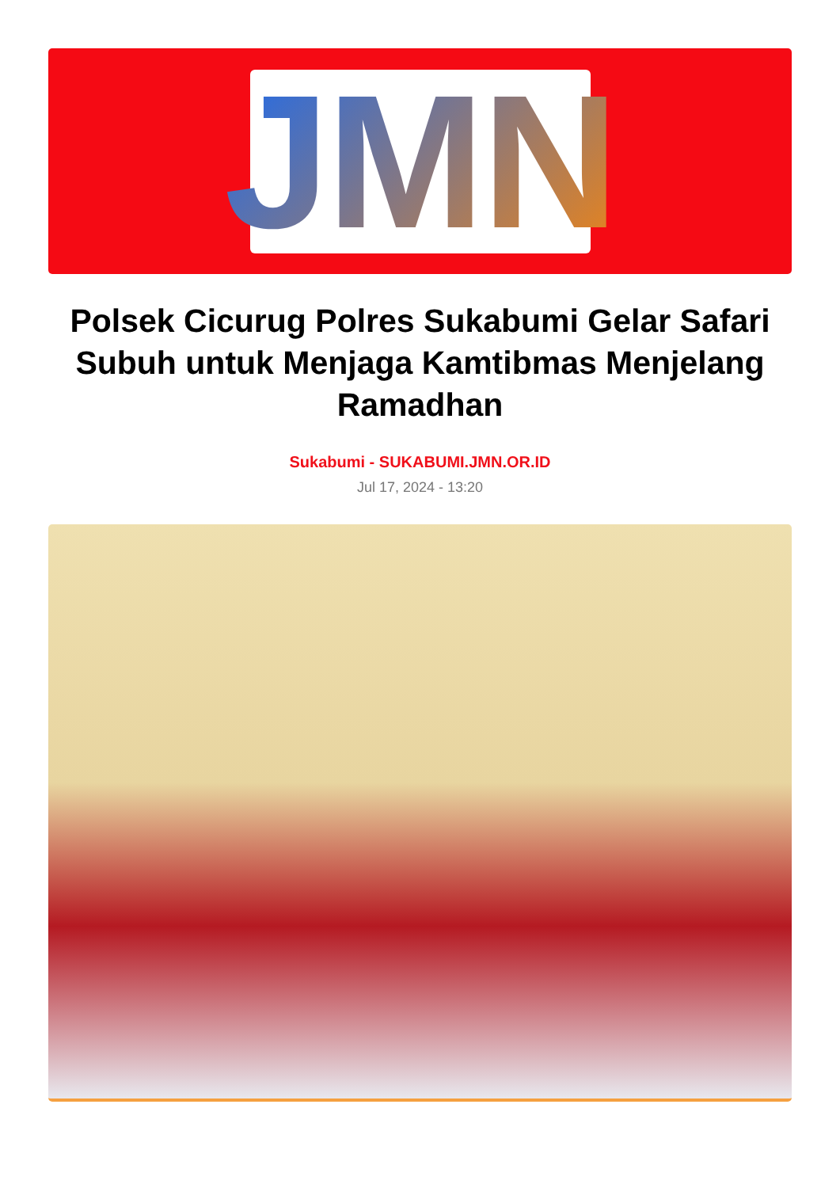JMN
Polsek Cicurug Polres Sukabumi Gelar Safari Subuh untuk Menjaga Kamtibmas Menjelang Ramadhan
Sukabumi - SUKABUMI.JMN.OR.ID
Jul 17, 2024 - 13:20